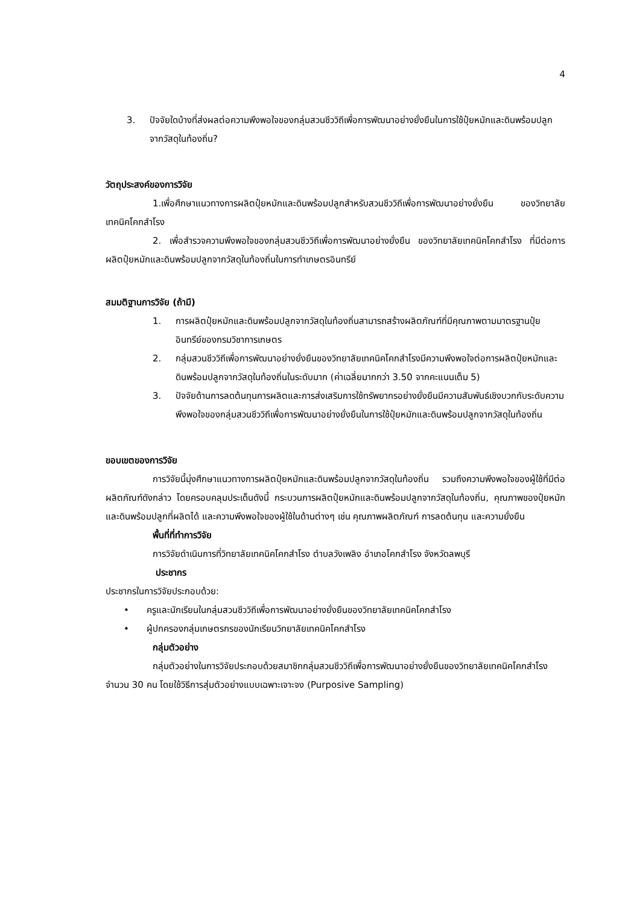4
3. ปัจจัยใดบ้างที่ส่งผลต่อความพึงพอใจของกลุ่มสวนชีววิถีเพื่อการพัฒนาอย่างยั่งยืนในการใช้ปุ๋ยหมักและดินพร้อมปลูกจากวัสดุในท้องถิ่น?
วัตถุประสงค์ของการวิจัย
1.เพื่อศึกษาแนวทางการผลิตปุ๋ยหมักและดินพร้อมปลูกสำหรับสวนชีววิถีเพื่อการพัฒนาอย่างยั่งยืน ของวิทยาลัยเทคนิคโคกสำโรง
2. เพื่อสำรวจความพึงพอใจของกลุ่มสวนชีววิถีเพื่อการพัฒนาอย่างยั่งยืน ของวิทยาลัยเทคนิคโคกสำโรง ที่มีต่อการผลิตปุ๋ยหมักและดินพร้อมปลูกจากวัสดุในท้องถิ่นในการทำเกษตรอินทรีย์
สมมติฐานการวิจัย (ถ้ามี)
1. การผลิตปุ๋ยหมักและดินพร้อมปลูกจากวัสดุในท้องถิ่นสามารถสร้างผลิตภัณฑ์ที่มีคุณภาพตามมาตรฐานปุ๋ยอินทรีย์ของกรมวิชาการเกษตร
2. กลุ่มสวนชีววิถีเพื่อการพัฒนาอย่างยั่งยืนของวิทยาลัยเทคนิคโคกสำโรงมีความพึงพอใจต่อการผลิตปุ๋ยหมักและดินพร้อมปลูกจากวัสดุในท้องถิ่นในระดับมาก (ค่าเฉลี่ยมากกว่า 3.50 จากคะแนนเต็ม 5)
3. ปัจจัยด้านการลดต้นทุนการผลิตและการส่งเสริมการใช้ทรัพยากรอย่างยั่งยืนมีความสัมพันธ์เชิงบวกกับระดับความพึงพอใจของกลุ่มสวนชีววิถีเพื่อการพัฒนาอย่างยั่งยืนในการใช้ปุ๋ยหมักและดินพร้อมปลูกจากวัสดุในท้องถิ่น
ขอบเขตของการวิจัย
การวิจัยนี้มุ่งศึกษาแนวทางการผลิตปุ๋ยหมักและดินพร้อมปลูกจากวัสดุในท้องถิ่น รวมถึงความพึงพอใจของผู้ใช้ที่มีต่อผลิตภัณฑ์ดังกล่าว โดยครอบคลุมประเด็นดังนี้ กระบวนการผลิตปุ๋ยหมักและดินพร้อมปลูกจากวัสดุในท้องถิ่น, คุณภาพของปุ๋ยหมักและดินพร้อมปลูกที่ผลิตได้ และความพึงพอใจของผู้ใช้ในด้านต่างๆ เช่น คุณภาพผลิตภัณฑ์ การลดต้นทุน และความยั่งยืน
พื้นที่ที่ทำการวิจัย
การวิจัยดำเนินการที่วิทยาลัยเทคนิคโคกสำโรง ตำบลวังเพลิง อำเภอโคกสำโรง จังหวัดลพบุรี
ประชากร
ประชากรในการวิจัยประกอบด้วย:
• ครูและนักเรียนในกลุ่มสวนชีววิถีเพื่อการพัฒนาอย่างยั่งยืนของวิทยาลัยเทคนิคโคกสำโรง
• ผู้ปกครองกลุ่มเกษตรกรของนักเรียนวิทยาลัยเทคนิคโคกสำโรง
กลุ่มตัวอย่าง
กลุ่มตัวอย่างในการวิจัยประกอบด้วยสมาชิกกลุ่มสวนชีววิถีเพื่อการพัฒนาอย่างยั่งยืนของวิทยาลัยเทคนิคโคกสำโรง จำนวน 30 คน โดยใช้วิธีการสุ่มตัวอย่างแบบเฉพาะเจาะจง (Purposive Sampling)